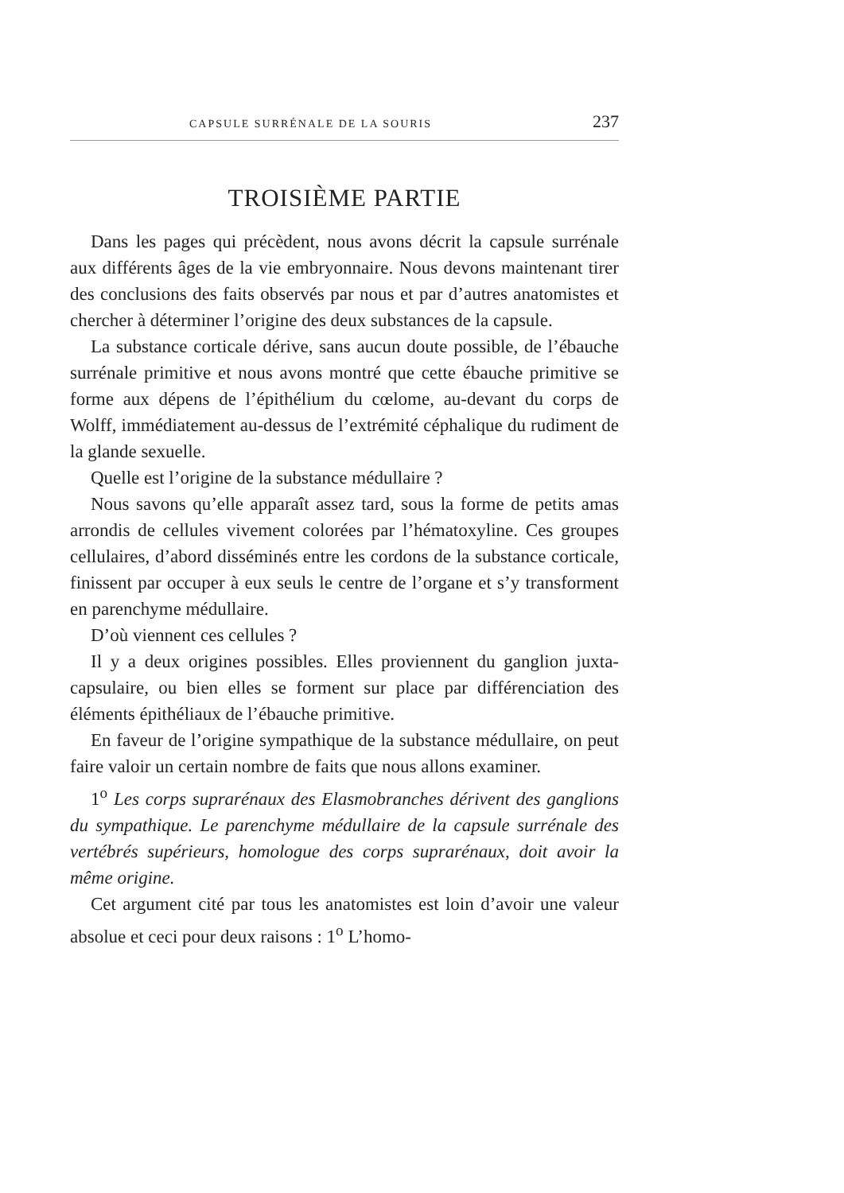CAPSULE SURRÉNALE DE LA SOURIS 237
TROISIÈME PARTIE
Dans les pages qui précèdent, nous avons décrit la capsule surrénale aux différents âges de la vie embryonnaire. Nous devons maintenant tirer des conclusions des faits observés par nous et par d’autres anatomistes et chercher à déterminer l’origine des deux substances de la capsule.
La substance corticale dérive, sans aucun doute possible, de l’ébauche surrénale primitive et nous avons montré que cette ébauche primitive se forme aux dépens de l’épithélium du cœlome, au-devant du corps de Wolff, immédiatement au-dessus de l’extrémité céphalique du rudiment de la glande sexuelle.
Quelle est l’origine de la substance médullaire ?
Nous savons qu’elle apparaît assez tard, sous la forme de petits amas arrondis de cellules vivement colorées par l’hématoxyline. Ces groupes cellulaires, d’abord disséminés entre les cordons de la substance corticale, finissent par occuper à eux seuls le centre de l’organe et s’y transforment en parenchyme médullaire.
D’où viennent ces cellules ?
Il y a deux origines possibles. Elles proviennent du ganglion juxta-capsulaire, ou bien elles se forment sur place par différenciation des éléments épithéliaux de l’ébauche primitive.
En faveur de l’origine sympathique de la substance médullaire, on peut faire valoir un certain nombre de faits que nous allons examiner.
1<sup>o</sup> Les corps suprarénaux des Elasmobranches dérivent des ganglions du sympathique. Le parenchyme médullaire de la capsule surrénale des vertébrés supérieurs, homologue des corps suprarénaux, doit avoir la même origine.
Cet argument cité par tous les anatomistes est loin d’avoir une valeur absolue et ceci pour deux raisons : 1<sup>o</sup> L’homo-